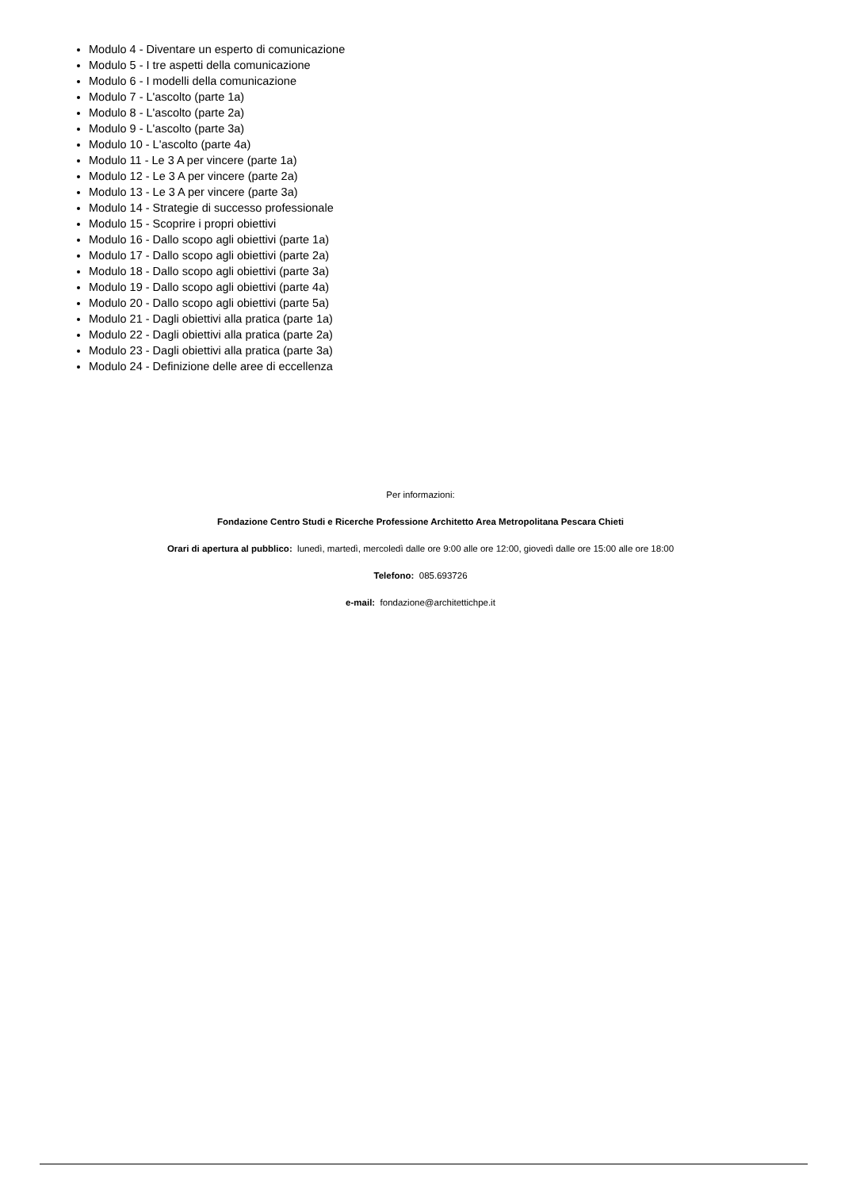Modulo 4 - Diventare un esperto di comunicazione
Modulo 5 - I tre aspetti della comunicazione
Modulo 6 - I modelli della comunicazione
Modulo 7 - L'ascolto (parte 1a)
Modulo 8 - L'ascolto (parte 2a)
Modulo 9 - L'ascolto (parte 3a)
Modulo 10 - L'ascolto (parte 4a)
Modulo 11 - Le 3 A per vincere (parte 1a)
Modulo 12 - Le 3 A per vincere (parte 2a)
Modulo 13 - Le 3 A per vincere (parte 3a)
Modulo 14 - Strategie di successo professionale
Modulo 15 - Scoprire i propri obiettivi
Modulo 16 - Dallo scopo agli obiettivi (parte 1a)
Modulo 17 - Dallo scopo agli obiettivi (parte 2a)
Modulo 18 - Dallo scopo agli obiettivi (parte 3a)
Modulo 19 - Dallo scopo agli obiettivi (parte 4a)
Modulo 20 - Dallo scopo agli obiettivi (parte 5a)
Modulo 21 - Dagli obiettivi alla pratica (parte 1a)
Modulo 22 - Dagli obiettivi alla pratica (parte 2a)
Modulo 23 - Dagli obiettivi alla pratica (parte 3a)
Modulo 24 - Definizione delle aree di eccellenza
Per informazioni:
Fondazione Centro Studi e Ricerche Professione Architetto Area Metropolitana Pescara Chieti
Orari di apertura al pubblico: lunedì, martedì, mercoledì dalle ore 9:00 alle ore 12:00, giovedì dalle ore 15:00 alle ore 18:00
Telefono: 085.693726
e-mail: fondazione@architettichpe.it